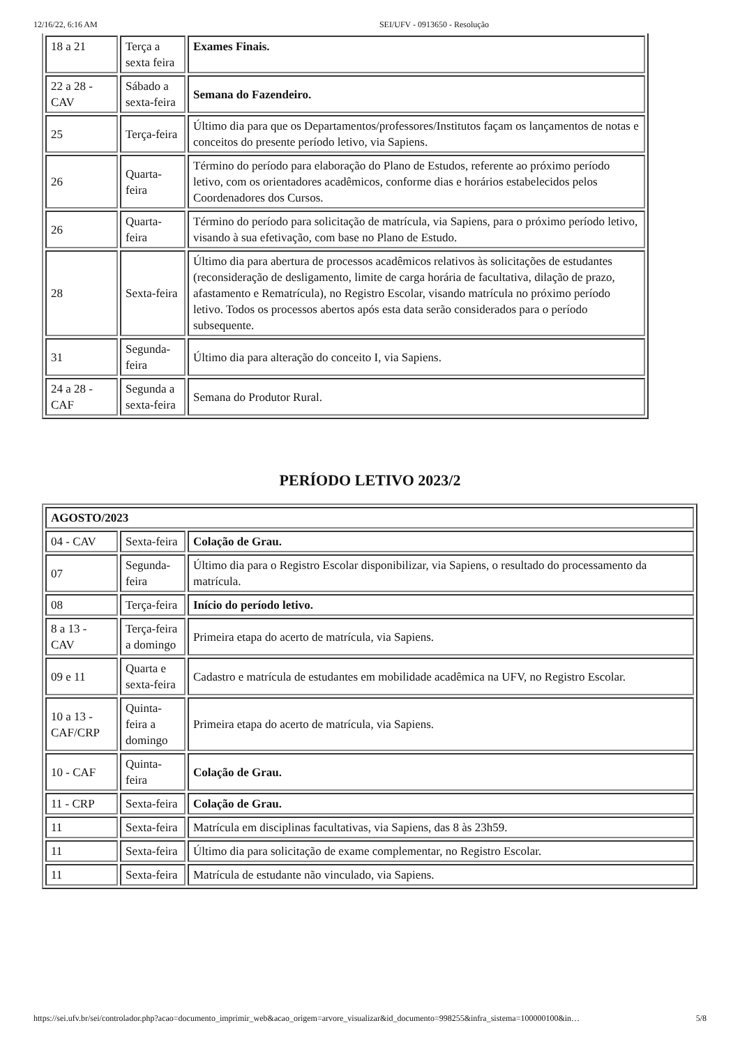12/16/22, 6:16 AM SEI/UFV - 0913650 - Resolução
| 18 a 21 | Terça a sexta feira | Exames Finais. |
| 22 a 28 - CAV | Sábado a sexta-feira | Semana do Fazendeiro. |
| 25 | Terça-feira | Último dia para que os Departamentos/professores/Institutos façam os lançamentos de notas e conceitos do presente período letivo, via Sapiens. |
| 26 | Quarta-feira | Término do período para elaboração do Plano de Estudos, referente ao próximo período letivo, com os orientadores acadêmicos, conforme dias e horários estabelecidos pelos Coordenadores dos Cursos. |
| 26 | Quarta-feira | Término do período para solicitação de matrícula, via Sapiens, para o próximo período letivo, visando à sua efetivação, com base no Plano de Estudo. |
| 28 | Sexta-feira | Último dia para abertura de processos acadêmicos relativos às solicitações de estudantes (reconsideração de desligamento, limite de carga horária de facultativa, dilação de prazo, afastamento e Rematrícula), no Registro Escolar, visando matrícula no próximo período letivo. Todos os processos abertos após esta data serão considerados para o período subsequente. |
| 31 | Segunda-feira | Último dia para alteração do conceito I, via Sapiens. |
| 24 a 28 - CAF | Segunda a sexta-feira | Semana do Produtor Rural. |
PERÍODO LETIVO 2023/2
| AGOSTO/2023 | | |
| 04 - CAV | Sexta-feira | Colação de Grau. |
| 07 | Segunda-feira | Último dia para o Registro Escolar disponibilizar, via Sapiens, o resultado do processamento da matrícula. |
| 08 | Terça-feira | Início do período letivo. |
| 8 a 13 - CAV | Terça-feira a domingo | Primeira etapa do acerto de matrícula, via Sapiens. |
| 09 e 11 | Quarta e sexta-feira | Cadastro e matrícula de estudantes em mobilidade acadêmica na UFV, no Registro Escolar. |
| 10 a 13 - CAF/CRP | Quinta-feira a domingo | Primeira etapa do acerto de matrícula, via Sapiens. |
| 10 - CAF | Quinta-feira | Colação de Grau. |
| 11 - CRP | Sexta-feira | Colação de Grau. |
| 11 | Sexta-feira | Matrícula em disciplinas facultativas, via Sapiens, das 8 às 23h59. |
| 11 | Sexta-feira | Último dia para solicitação de exame complementar, no Registro Escolar. |
| 11 | Sexta-feira | Matrícula de estudante não vinculado, via Sapiens. |
https://sei.ufv.br/sei/controlador.php?acao=documento_imprimir_web&acao_origem=arvore_visualizar&id_documento=998255&infra_sistema=100000100&in… 5/8